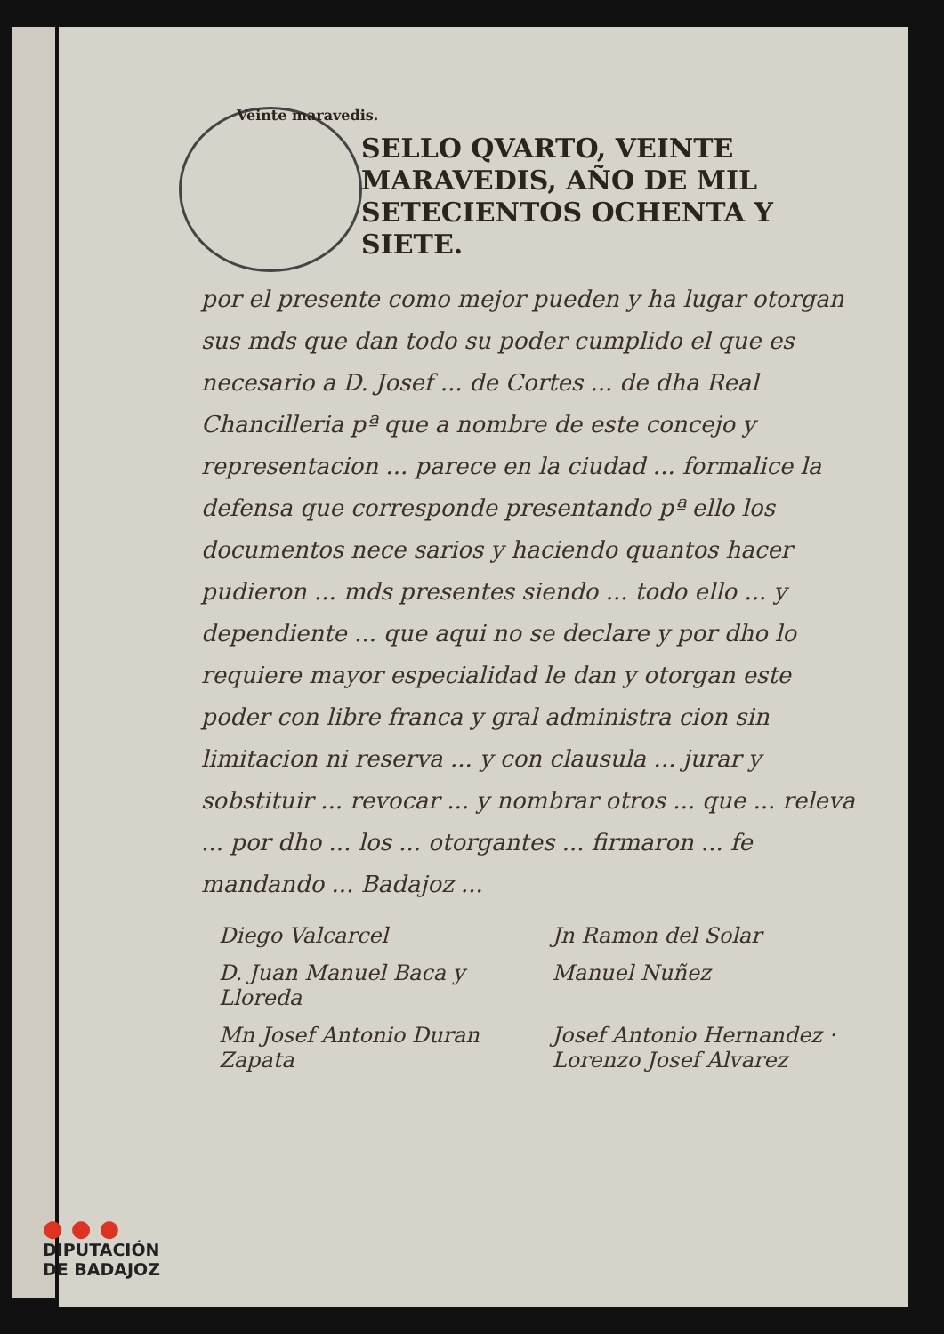Veinte maravedis.
SELLO QVARTO, VEINTE MARAVEDIS, AÑO DE MIL SETECIENTOS OCHENTA Y SIETE.
por el presente como mejor pueden y ha lugar otorgan sus mds que dan todo su poder cumplido el que es necesario a D. Josef ... de Cortes ... de dha Real Chancilleria pª que a nombre de este concejo y representacion ... parece en la ciudad ... formalice la defensa que corresponde presentando pª ello los documentos nece sarios y haciendo quantos hacer pudieron ... mds presentes siendo ... todo ello ... y dependiente ... que aqui no se declare y por dho lo requiere mayor especialidad le dan y otorgan este poder con libre franca y gral administra cion sin limitacion ni reserva ... y con clausula ... jurar y sobstituir ... revocar ... y nombrar otros ... que ... releva ... por dho ... los ... otorgantes ... firmaron ... fe mandando ... Badajoz ...
Diego Valcarcel
Jn Ramon del Solar
D. Juan Manuel Baca y Lloreda
Manuel Nuñez
Mn Josef Antonio Duran Zapata
Josef Antonio Hernandez · Lorenzo Josef Alvarez
● ● ●
DIPUTACIÓN
DE BADAJOZ